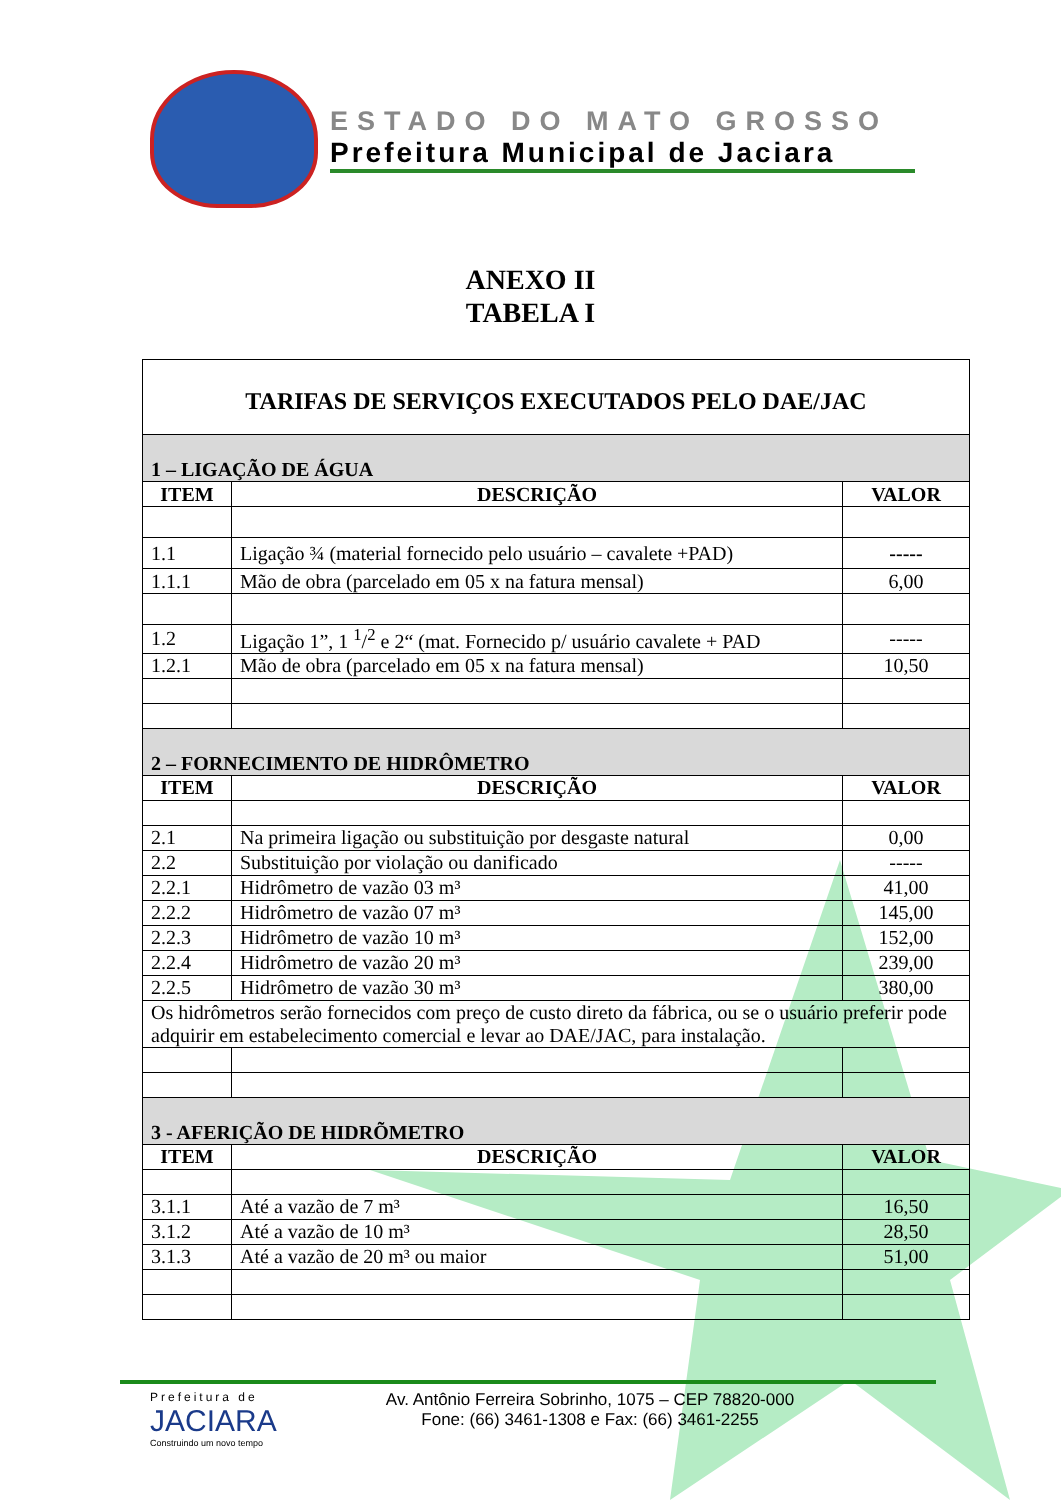ESTADO DO MATO GROSSO
Prefeitura Municipal de Jaciara
ANEXO II
TABELA I
| TARIFAS DE SERVIÇOS EXECUTADOS PELO DAE/JAC | | |
| 1 – LIGAÇÃO DE ÁGUA | | |
| ITEM | DESCRIÇÃO | VALOR |
| 1.1 | Ligação ¾ (material fornecido pelo usuário – cavalete +PAD) | ----- |
| 1.1.1 | Mão de obra (parcelado em 05 x na fatura mensal) | 6,00 |
| 1.2 | Ligação 1”, 1 <sup>1</sup>/<sup>2</sup> e 2“ (mat. Fornecido p/ usuário cavalete + PAD | ----- |
| 1.2.1 | Mão de obra (parcelado em 05 x na fatura mensal) | 10,50 |
| 2 – FORNECIMENTO DE HIDRÔMETRO | | |
| ITEM | DESCRIÇÃO | VALOR |
| 2.1 | Na primeira ligação ou substituição por desgaste natural | 0,00 |
| 2.2 | Substituição por violação ou danificado | ----- |
| 2.2.1 | Hidrômetro de vazão 03 m³ | 41,00 |
| 2.2.2 | Hidrômetro de vazão 07 m³ | 145,00 |
| 2.2.3 | Hidrômetro de vazão 10 m³ | 152,00 |
| 2.2.4 | Hidrômetro de vazão 20 m³ | 239,00 |
| 2.2.5 | Hidrômetro de vazão 30 m³ | 380,00 |
| Os hidrômetros serão fornecidos com preço de custo direto da fábrica, ou se o usuário preferir pode adquirir em estabelecimento comercial e levar ao DAE/JAC, para instalação. | | |
| 3 - AFERIÇÃO DE HIDRÕMETRO | | |
| ITEM | DESCRIÇÃO | VALOR |
| 3.1.1 | Até a vazão de 7 m³ | 16,50 |
| 3.1.2 | Até a vazão de 10 m³ | 28,50 |
| 3.1.3 | Até a vazão de 20 m³ ou maior | 51,00 |
Prefeitura de
JACIARA
Construindo um novo tempo
Av. Antônio Ferreira Sobrinho, 1075 – CEP 78820-000
Fone: (66) 3461-1308 e Fax: (66) 3461-2255